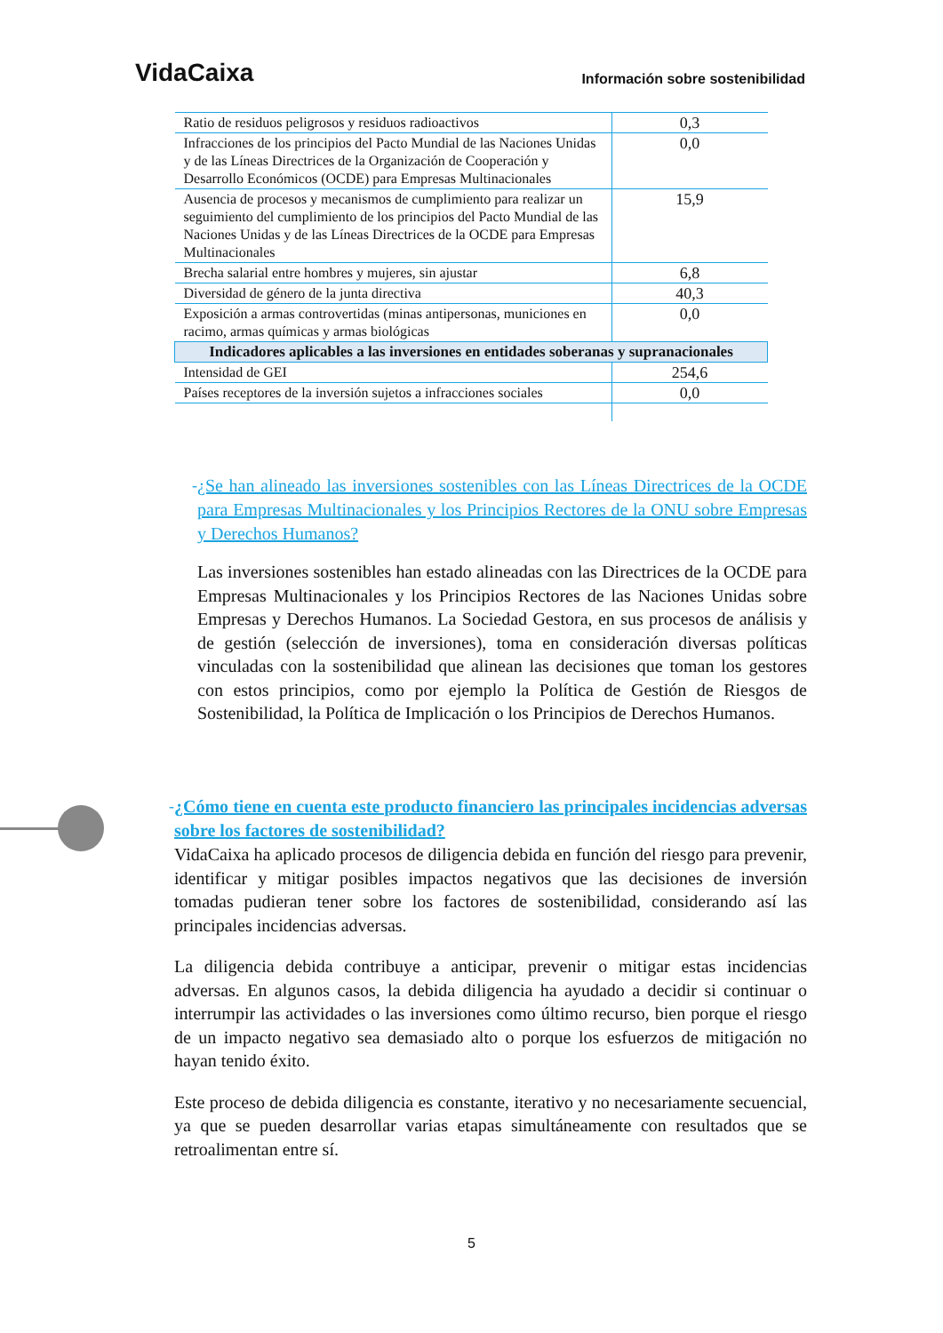VidaCaixa Información sobre sostenibilidad
| Ratio de residuos peligrosos y residuos radioactivos | 0,3 |
| Infracciones de los principios del Pacto Mundial de las Naciones Unidas y de las Líneas Directrices de la Organización de Cooperación y Desarrollo Económicos (OCDE) para Empresas Multinacionales | 0,0 |
| Ausencia de procesos y mecanismos de cumplimiento para realizar un seguimiento del cumplimiento de los principios del Pacto Mundial de las Naciones Unidas y de las Líneas Directrices de la OCDE para Empresas Multinacionales | 15,9 |
| Brecha salarial entre hombres y mujeres, sin ajustar | 6,8 |
| Diversidad de género de la junta directiva | 40,3 |
| Exposición a armas controvertidas (minas antipersonas, municiones en racimo, armas químicas y armas biológicas | 0,0 |
| Indicadores aplicables a las inversiones en entidades soberanas y supranacionales | |
| Intensidad de GEI | 254,6 |
| Países receptores de la inversión sujetos a infracciones sociales | 0,0 |
- ¿Se han alineado las inversiones sostenibles con las Líneas Directrices de la OCDE para Empresas Multinacionales y los Principios Rectores de la ONU sobre Empresas y Derechos Humanos?
Las inversiones sostenibles han estado alineadas con las Directrices de la OCDE para Empresas Multinacionales y los Principios Rectores de las Naciones Unidas sobre Empresas y Derechos Humanos. La Sociedad Gestora, en sus procesos de análisis y de gestión (selección de inversiones), toma en consideración diversas políticas vinculadas con la sostenibilidad que alinean las decisiones que toman los gestores con estos principios, como por ejemplo la Política de Gestión de Riesgos de Sostenibilidad, la Política de Implicación o los Principios de Derechos Humanos.
- ¿Cómo tiene en cuenta este producto financiero las principales incidencias adversas sobre los factores de sostenibilidad?
VidaCaixa ha aplicado procesos de diligencia debida en función del riesgo para prevenir, identificar y mitigar posibles impactos negativos que las decisiones de inversión tomadas pudieran tener sobre los factores de sostenibilidad, considerando así las principales incidencias adversas.
La diligencia debida contribuye a anticipar, prevenir o mitigar estas incidencias adversas. En algunos casos, la debida diligencia ha ayudado a decidir si continuar o interrumpir las actividades o las inversiones como último recurso, bien porque el riesgo de un impacto negativo sea demasiado alto o porque los esfuerzos de mitigación no hayan tenido éxito.
Este proceso de debida diligencia es constante, iterativo y no necesariamente secuencial, ya que se pueden desarrollar varias etapas simultáneamente con resultados que se retroalimentan entre sí.
5